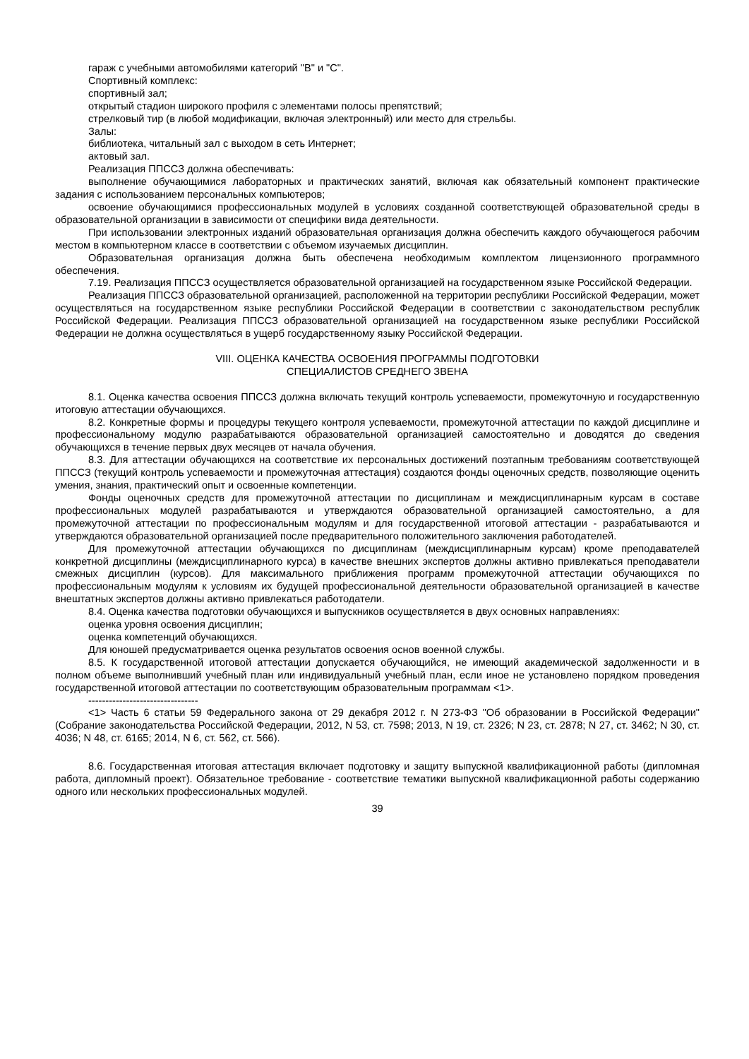гараж с учебными автомобилями категорий "B" и "C".
Спортивный комплекс:
спортивный зал;
открытый стадион широкого профиля с элементами полосы препятствий;
стрелковый тир (в любой модификации, включая электронный) или место для стрельбы.
Залы:
библиотека, читальный зал с выходом в сеть Интернет;
актовый зал.
Реализация ППССЗ должна обеспечивать:
выполнение обучающимися лабораторных и практических занятий, включая как обязательный компонент практические задания с использованием персональных компьютеров;
освоение обучающимися профессиональных модулей в условиях созданной соответствующей образовательной среды в образовательной организации в зависимости от специфики вида деятельности.
При использовании электронных изданий образовательная организация должна обеспечить каждого обучающегося рабочим местом в компьютерном классе в соответствии с объемом изучаемых дисциплин.
Образовательная организация должна быть обеспечена необходимым комплектом лицензионного программного обеспечения.
7.19. Реализация ППССЗ осуществляется образовательной организацией на государственном языке Российской Федерации.
Реализация ППССЗ образовательной организацией, расположенной на территории республики Российской Федерации, может осуществляться на государственном языке республики Российской Федерации в соответствии с законодательством республик Российской Федерации. Реализация ППССЗ образовательной организацией на государственном языке республики Российской Федерации не должна осуществляться в ущерб государственному языку Российской Федерации.
VIII. ОЦЕНКА КАЧЕСТВА ОСВОЕНИЯ ПРОГРАММЫ ПОДГОТОВКИ
СПЕЦИАЛИСТОВ СРЕДНЕГО ЗВЕНА
8.1. Оценка качества освоения ППССЗ должна включать текущий контроль успеваемости, промежуточную и государственную итоговую аттестации обучающихся.
8.2. Конкретные формы и процедуры текущего контроля успеваемости, промежуточной аттестации по каждой дисциплине и профессиональному модулю разрабатываются образовательной организацией самостоятельно и доводятся до сведения обучающихся в течение первых двух месяцев от начала обучения.
8.3. Для аттестации обучающихся на соответствие их персональных достижений поэтапным требованиям соответствующей ППССЗ (текущий контроль успеваемости и промежуточная аттестация) создаются фонды оценочных средств, позволяющие оценить умения, знания, практический опыт и освоенные компетенции.
Фонды оценочных средств для промежуточной аттестации по дисциплинам и междисциплинарным курсам в составе профессиональных модулей разрабатываются и утверждаются образовательной организацией самостоятельно, а для промежуточной аттестации по профессиональным модулям и для государственной итоговой аттестации - разрабатываются и утверждаются образовательной организацией после предварительного положительного заключения работодателей.
Для промежуточной аттестации обучающихся по дисциплинам (междисциплинарным курсам) кроме преподавателей конкретной дисциплины (междисциплинарного курса) в качестве внешних экспертов должны активно привлекаться преподаватели смежных дисциплин (курсов). Для максимального приближения программ промежуточной аттестации обучающихся по профессиональным модулям к условиям их будущей профессиональной деятельности образовательной организацией в качестве внештатных экспертов должны активно привлекаться работодатели.
8.4. Оценка качества подготовки обучающихся и выпускников осуществляется в двух основных направлениях:
оценка уровня освоения дисциплин;
оценка компетенций обучающихся.
Для юношей предусматривается оценка результатов освоения основ военной службы.
8.5. К государственной итоговой аттестации допускается обучающийся, не имеющий академической задолженности и в полном объеме выполнивший учебный план или индивидуальный учебный план, если иное не установлено порядком проведения государственной итоговой аттестации по соответствующим образовательным программам <1>.
--------------------------------
<1> Часть 6 статьи 59 Федерального закона от 29 декабря 2012 г. N 273-ФЗ "Об образовании в Российской Федерации" (Собрание законодательства Российской Федерации, 2012, N 53, ст. 7598; 2013, N 19, ст. 2326; N 23, ст. 2878; N 27, ст. 3462; N 30, ст. 4036; N 48, ст. 6165; 2014, N 6, ст. 562, ст. 566).
8.6. Государственная итоговая аттестация включает подготовку и защиту выпускной квалификационной работы (дипломная работа, дипломный проект). Обязательное требование - соответствие тематики выпускной квалификационной работы содержанию одного или нескольких профессиональных модулей.
39